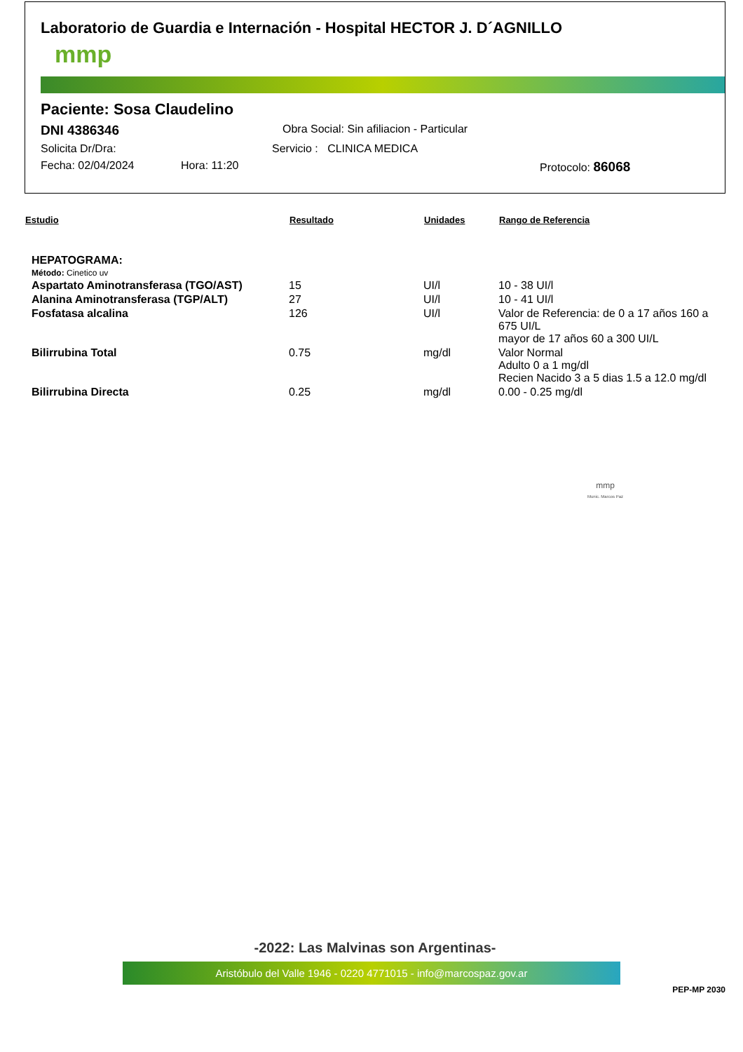Laboratorio de Guardia e Internación - Hospital HECTOR J. D´AGNILLO
mmp
Paciente: Sosa Claudelino
DNI 4386346 Obra Social: Sin afiliacion - Particular
Solicita Dr/Dra: Servicio : CLINICA MEDICA
Fecha: 02/04/2024 Hora: 11:20 Protocolo: 86068
| Estudio | Resultado | Unidades | Rango de Referencia |
| --- | --- | --- | --- |
| HEPATOGRAMA: | | | |
| Método: Cinetico uv | | | |
| Aspartato Aminotransferasa (TGO/AST) | 15 | UI/l | 10 - 38 UI/l |
| Alanina Aminotransferasa (TGP/ALT) | 27 | UI/l | 10 - 41 UI/l |
| Fosfatasa alcalina | 126 | UI/l | Valor de Referencia: de 0 a 17 años 160 a 675 UI/L mayor de 17 años 60 a 300 UI/L |
| Bilirrubina Total | 0.75 | mg/dl | Valor Normal Adulto 0 a 1 mg/dl Recien Nacido 3 a 5 dias 1.5 a 12.0 mg/dl |
| Bilirrubina Directa | 0.25 | mg/dl | 0.00 - 0.25 mg/dl |
mmp
Munic. Marcos Paz
-2022: Las Malvinas son Argentinas-
Aristóbulo del Valle 1946 - 0220 4771015 - info@marcospaz.gov.ar
PEP-MP 2030